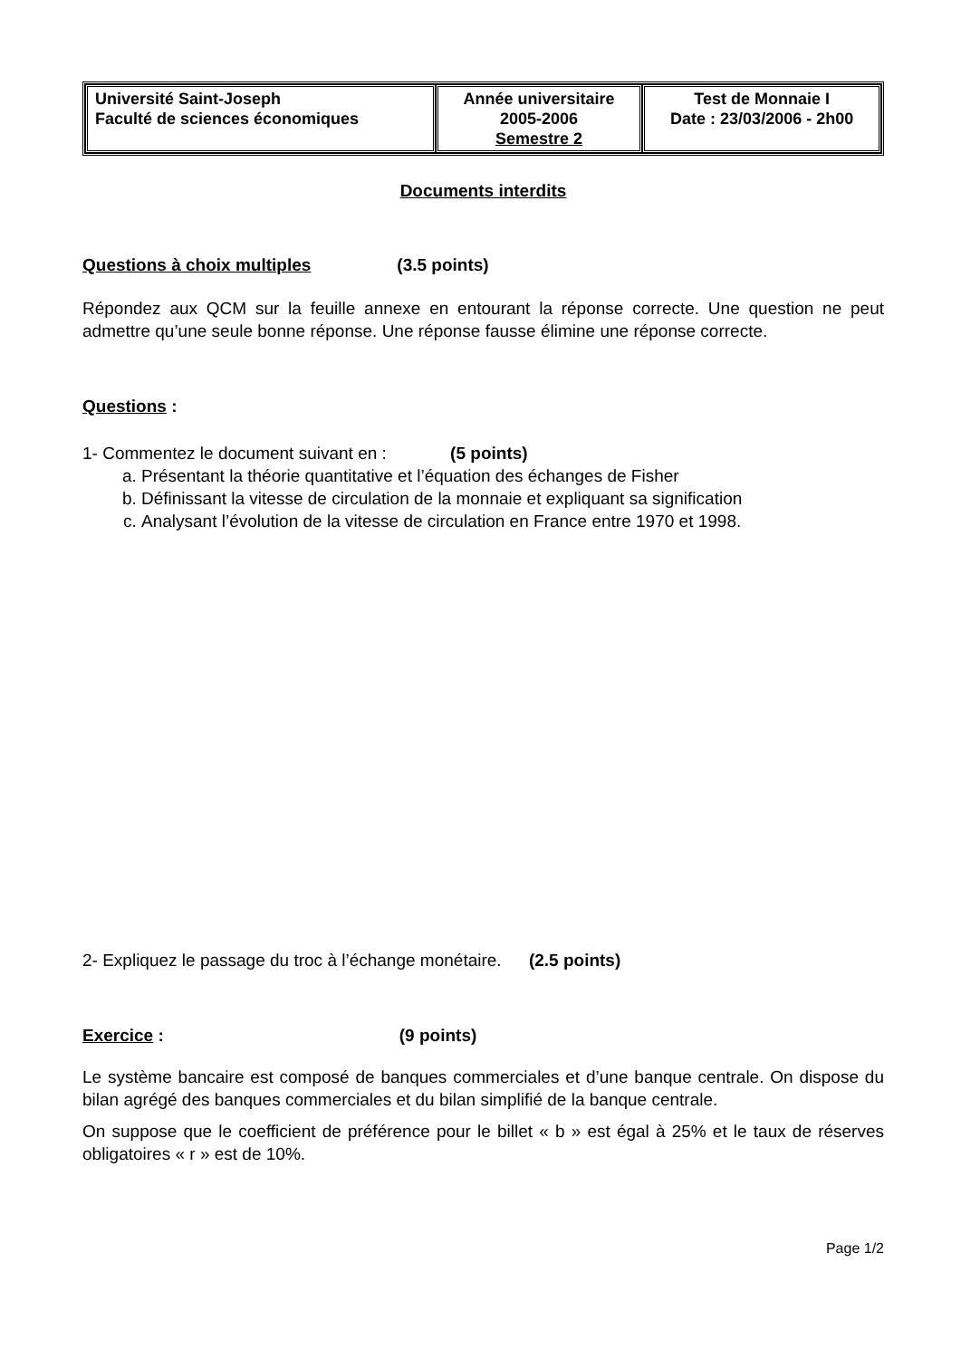| Université Saint-Joseph Faculté de sciences économiques | Année universitaire 2005-2006 Semestre 2 | Test de Monnaie I Date : 23/03/2006 - 2h00 |
Documents interdits
Questions à choix multiples (3.5 points)
Répondez aux QCM sur la feuille annexe en entourant la réponse correcte. Une question ne peut admettre qu’une seule bonne réponse. Une réponse fausse élimine une réponse correcte.
Questions :
1- Commentez le document suivant en : (5 points)
a. Présentant la théorie quantitative et l’équation des échanges de Fisher
b. Définissant la vitesse de circulation de la monnaie et expliquant sa signification
c. Analysant l’évolution de la vitesse de circulation en France entre 1970 et 1998.
2- Expliquez le passage du troc à l’échange monétaire. (2.5 points)
Exercice : (9 points)
Le système bancaire est composé de banques commerciales et d’une banque centrale. On dispose du bilan agrégé des banques commerciales et du bilan simplifié de la banque centrale.
On suppose que le coefficient de préférence pour le billet « b » est égal à 25% et le taux de réserves obligatoires « r » est de 10%.
Page 1/2